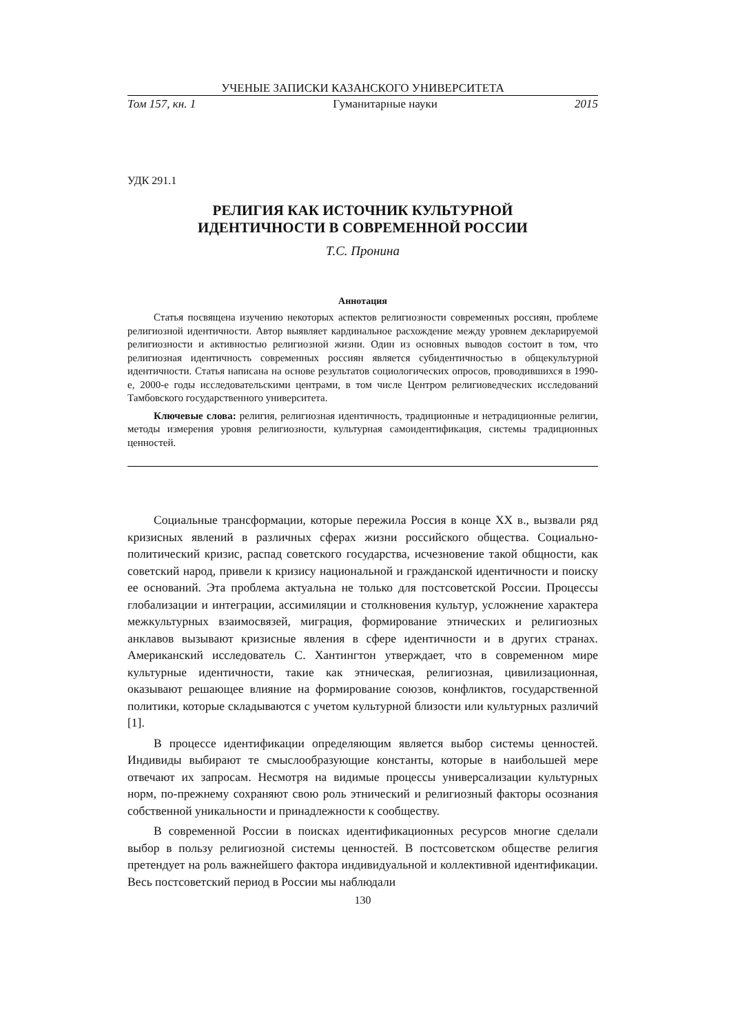УЧЕНЫЕ ЗАПИСКИ КАЗАНСКОГО УНИВЕРСИТЕТА
Том 157, кн. 1 Гуманитарные науки 2015
УДК 291.1
РЕЛИГИЯ КАК ИСТОЧНИК КУЛЬТУРНОЙ
ИДЕНТИЧНОСТИ В СОВРЕМЕННОЙ РОССИИ
Т.С. Пронина
Аннотация
Статья посвящена изучению некоторых аспектов религиозности современных россиян, проблеме религиозной идентичности. Автор выявляет кардинальное расхождение между уровнем декларируемой религиозности и активностью религиозной жизни. Один из основных выводов состоит в том, что религиозная идентичность современных россиян является субидентичностью в общекультурной идентичности. Статья написана на основе результатов социологических опросов, проводившихся в 1990-е, 2000-е годы исследовательскими центрами, в том числе Центром религиоведческих исследований Тамбовского государственного университета.
Ключевые слова: религия, религиозная идентичность, традиционные и нетрадиционные религии, методы измерения уровня религиозности, культурная самоидентификация, системы традиционных ценностей.
Социальные трансформации, которые пережила Россия в конце XX в., вызвали ряд кризисных явлений в различных сферах жизни российского общества. Социально-политический кризис, распад советского государства, исчезновение такой общности, как советский народ, привели к кризису национальной и гражданской идентичности и поиску ее оснований. Эта проблема актуальна не только для постсоветской России. Процессы глобализации и интеграции, ассимиляции и столкновения культур, усложнение характера межкультурных взаимосвязей, миграция, формирование этнических и религиозных анклавов вызывают кризисные явления в сфере идентичности и в других странах. Американский исследователь С. Хантингтон утверждает, что в современном мире культурные идентичности, такие как этническая, религиозная, цивилизационная, оказывают решающее влияние на формирование союзов, конфликтов, государственной политики, которые складываются с учетом культурной близости или культурных различий [1].
В процессе идентификации определяющим является выбор системы ценностей. Индивиды выбирают те смыслообразующие константы, которые в наибольшей мере отвечают их запросам. Несмотря на видимые процессы универсализации культурных норм, по-прежнему сохраняют свою роль этнический и религиозный факторы осознания собственной уникальности и принадлежности к сообществу.
В современной России в поисках идентификационных ресурсов многие сделали выбор в пользу религиозной системы ценностей. В постсоветском обществе религия претендует на роль важнейшего фактора индивидуальной и коллективной идентификации. Весь постсоветский период в России мы наблюдали
130